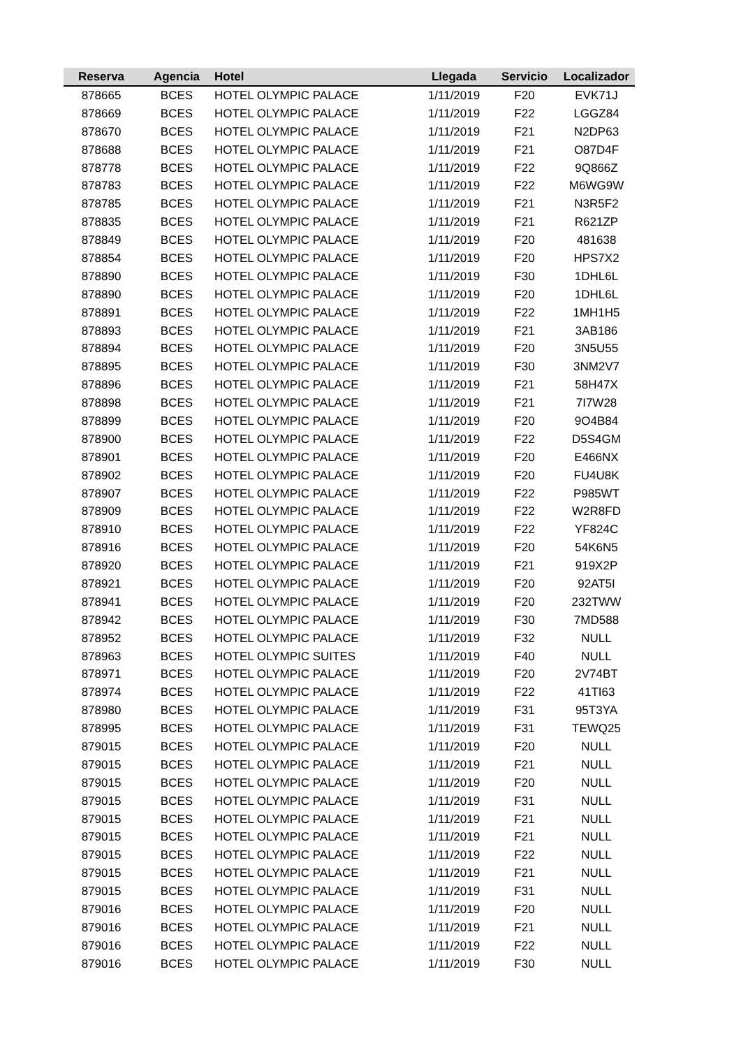| Reserva | Agencia | Hotel | Llegada | Servicio | Localizador |
| --- | --- | --- | --- | --- | --- |
| 878665 | BCES | HOTEL OLYMPIC PALACE | 1/11/2019 | F20 | EVK71J |
| 878669 | BCES | HOTEL OLYMPIC PALACE | 1/11/2019 | F22 | LGGZ84 |
| 878670 | BCES | HOTEL OLYMPIC PALACE | 1/11/2019 | F21 | N2DP63 |
| 878688 | BCES | HOTEL OLYMPIC PALACE | 1/11/2019 | F21 | O87D4F |
| 878778 | BCES | HOTEL OLYMPIC PALACE | 1/11/2019 | F22 | 9Q866Z |
| 878783 | BCES | HOTEL OLYMPIC PALACE | 1/11/2019 | F22 | M6WG9W |
| 878785 | BCES | HOTEL OLYMPIC PALACE | 1/11/2019 | F21 | N3R5F2 |
| 878835 | BCES | HOTEL OLYMPIC PALACE | 1/11/2019 | F21 | R621ZP |
| 878849 | BCES | HOTEL OLYMPIC PALACE | 1/11/2019 | F20 | 481638 |
| 878854 | BCES | HOTEL OLYMPIC PALACE | 1/11/2019 | F20 | HPS7X2 |
| 878890 | BCES | HOTEL OLYMPIC PALACE | 1/11/2019 | F30 | 1DHL6L |
| 878890 | BCES | HOTEL OLYMPIC PALACE | 1/11/2019 | F20 | 1DHL6L |
| 878891 | BCES | HOTEL OLYMPIC PALACE | 1/11/2019 | F22 | 1MH1H5 |
| 878893 | BCES | HOTEL OLYMPIC PALACE | 1/11/2019 | F21 | 3AB186 |
| 878894 | BCES | HOTEL OLYMPIC PALACE | 1/11/2019 | F20 | 3N5U55 |
| 878895 | BCES | HOTEL OLYMPIC PALACE | 1/11/2019 | F30 | 3NM2V7 |
| 878896 | BCES | HOTEL OLYMPIC PALACE | 1/11/2019 | F21 | 58H47X |
| 878898 | BCES | HOTEL OLYMPIC PALACE | 1/11/2019 | F21 | 7I7W28 |
| 878899 | BCES | HOTEL OLYMPIC PALACE | 1/11/2019 | F20 | 9O4B84 |
| 878900 | BCES | HOTEL OLYMPIC PALACE | 1/11/2019 | F22 | D5S4GM |
| 878901 | BCES | HOTEL OLYMPIC PALACE | 1/11/2019 | F20 | E466NX |
| 878902 | BCES | HOTEL OLYMPIC PALACE | 1/11/2019 | F20 | FU4U8K |
| 878907 | BCES | HOTEL OLYMPIC PALACE | 1/11/2019 | F22 | P985WT |
| 878909 | BCES | HOTEL OLYMPIC PALACE | 1/11/2019 | F22 | W2R8FD |
| 878910 | BCES | HOTEL OLYMPIC PALACE | 1/11/2019 | F22 | YF824C |
| 878916 | BCES | HOTEL OLYMPIC PALACE | 1/11/2019 | F20 | 54K6N5 |
| 878920 | BCES | HOTEL OLYMPIC PALACE | 1/11/2019 | F21 | 919X2P |
| 878921 | BCES | HOTEL OLYMPIC PALACE | 1/11/2019 | F20 | 92AT5I |
| 878941 | BCES | HOTEL OLYMPIC PALACE | 1/11/2019 | F20 | 232TWW |
| 878942 | BCES | HOTEL OLYMPIC PALACE | 1/11/2019 | F30 | 7MD588 |
| 878952 | BCES | HOTEL OLYMPIC PALACE | 1/11/2019 | F32 | NULL |
| 878963 | BCES | HOTEL OLYMPIC SUITES | 1/11/2019 | F40 | NULL |
| 878971 | BCES | HOTEL OLYMPIC PALACE | 1/11/2019 | F20 | 2V74BT |
| 878974 | BCES | HOTEL OLYMPIC PALACE | 1/11/2019 | F22 | 41TI63 |
| 878980 | BCES | HOTEL OLYMPIC PALACE | 1/11/2019 | F31 | 95T3YA |
| 878995 | BCES | HOTEL OLYMPIC PALACE | 1/11/2019 | F31 | TEWQ25 |
| 879015 | BCES | HOTEL OLYMPIC PALACE | 1/11/2019 | F20 | NULL |
| 879015 | BCES | HOTEL OLYMPIC PALACE | 1/11/2019 | F21 | NULL |
| 879015 | BCES | HOTEL OLYMPIC PALACE | 1/11/2019 | F20 | NULL |
| 879015 | BCES | HOTEL OLYMPIC PALACE | 1/11/2019 | F31 | NULL |
| 879015 | BCES | HOTEL OLYMPIC PALACE | 1/11/2019 | F21 | NULL |
| 879015 | BCES | HOTEL OLYMPIC PALACE | 1/11/2019 | F21 | NULL |
| 879015 | BCES | HOTEL OLYMPIC PALACE | 1/11/2019 | F22 | NULL |
| 879015 | BCES | HOTEL OLYMPIC PALACE | 1/11/2019 | F21 | NULL |
| 879015 | BCES | HOTEL OLYMPIC PALACE | 1/11/2019 | F31 | NULL |
| 879016 | BCES | HOTEL OLYMPIC PALACE | 1/11/2019 | F20 | NULL |
| 879016 | BCES | HOTEL OLYMPIC PALACE | 1/11/2019 | F21 | NULL |
| 879016 | BCES | HOTEL OLYMPIC PALACE | 1/11/2019 | F22 | NULL |
| 879016 | BCES | HOTEL OLYMPIC PALACE | 1/11/2019 | F30 | NULL |